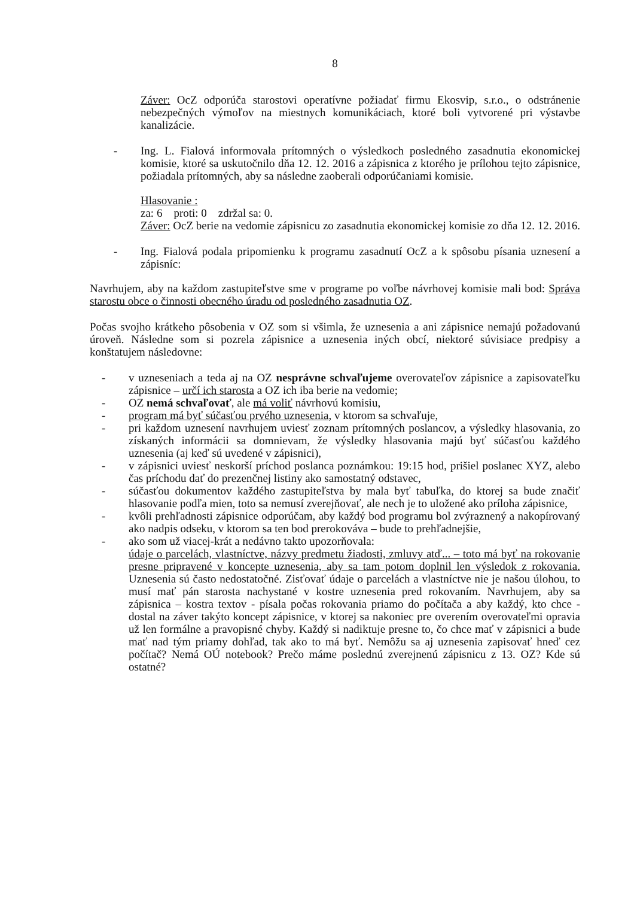8
Záver: OcZ odporúča starostovi operatívne požiadať firmu Ekosvip, s.r.o., o odstránenie nebezpečných výmoľov na miestnych komunikáciach, ktoré boli vytvorené pri výstavbe kanalizácie.
- Ing. L. Fialová informovala prítomných o výsledkoch posledného zasadnutia ekonomickej komisie, ktoré sa uskutočnilo dňa 12. 12. 2016 a zápisnica z ktorého je prílohou tejto zápisnice, požiadala prítomných, aby sa následne zaoberali odporúčaniami komisie.
Hlasovanie :
za: 6 proti: 0 zdržal sa: 0.
Záver: OcZ berie na vedomie zápisnicu zo zasadnutia ekonomickej komisie zo dňa 12. 12. 2016.
- Ing. Fialová podala pripomienku k programu zasadnutí OcZ a k spôsobu písania uznesení a zápisníc:
Navrhujem, aby na každom zastupiteľstve sme v programe po voľbe návrhovej komisie mali bod: Správa starostu obce o činnosti obecného úradu od posledného zasadnutia OZ.
Počas svojho krátkeho pôsobenia v OZ som si všimla, že uznesenia a ani zápisnice nemajú požadovanú úroveň. Následne som si pozrela zápisnice a uznesenia iných obcí, niektoré súvisiace predpisy a konštatujem následovne:
- v uzneseniach a teda aj na OZ nesprávne schvaľujeme overovateľov zápisnice a zapisovateľku zápisnice – určí ich starosta a OZ ich iba berie na vedomie;
- OZ nemá schvaľovať, ale má voliť návrhovú komisiu,
- program má byť súčasťou prvého uznesenia, v ktorom sa schvaľuje,
- pri každom uznesení navrhujem uviesť zoznam prítomných poslancov, a výsledky hlasovania, zo získaných informácii sa domnievam, že výsledky hlasovania majú byť súčasťou každého uznesenia (aj keď sú uvedené v zápisnici),
- v zápisnici uviesť neskorší príchod poslanca poznámkou: 19:15 hod, prišiel poslanec XYZ, alebo čas príchodu dať do prezenčnej listiny ako samostatný odstavec,
- súčasťou dokumentov každého zastupiteľstva by mala byť tabuľka, do ktorej sa bude značiť hlasovanie podľa mien, toto sa nemusí zverejňovať, ale nech je to uložené ako príloha zápisnice,
- kvôli prehľadnosti zápisnice odporúčam, aby každý bod programu bol zvýraznený a nakopírovaný ako nadpis odseku, v ktorom sa ten bod prerokováva – bude to prehľadnejšie,
- ako som už viacej-krát a nedávno takto upozorňovala:
údaje o parcelách, vlastníctve, názvy predmetu žiadosti, zmluvy atď... – toto má byť na rokovanie presne pripravené v koncepte uznesenia, aby sa tam potom doplnil len výsledok z rokovania. Uznesenia sú často nedostatočné. Zisťovať údaje o parcelách a vlastníctve nie je našou úlohou, to musí mať pán starosta nachystané v kostre uznesenia pred rokovaním. Navrhujem, aby sa zápisnica – kostra textov - písala počas rokovania priamo do počítača a aby každý, kto chce - dostal na záver takýto koncept zápisnice, v ktorej sa nakoniec pre overením overovateľmi opravia už len formálne a pravopisné chyby. Každý si nadiktuje presne to, čo chce mať v zápisnici a bude mať nad tým priamy dohľad, tak ako to má byť. Nemôžu sa aj uznesenia zapisovať hneď cez počítač? Nemá OÚ notebook? Prečo máme poslednú zverejnenú zápisnicu z 13. OZ? Kde sú ostatné?